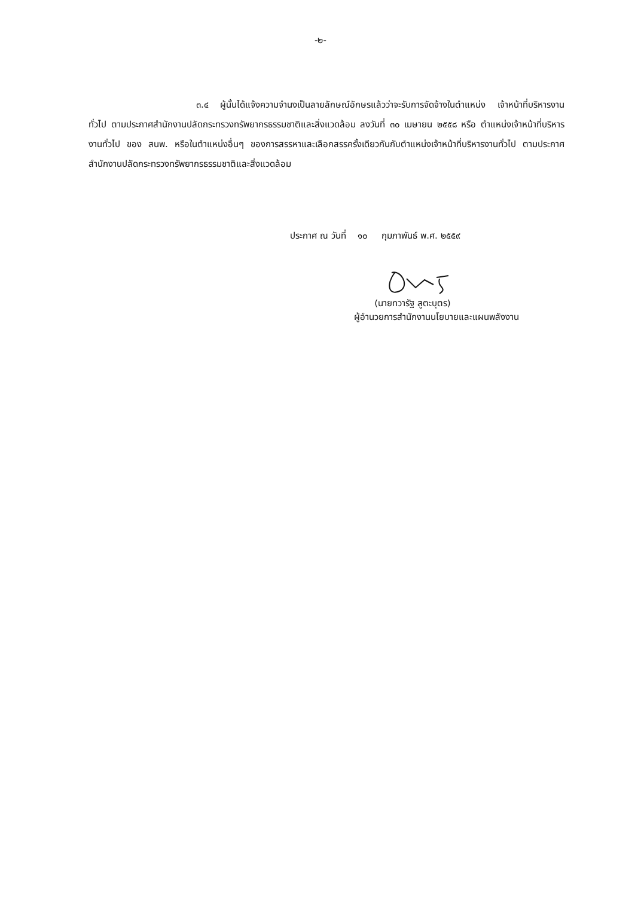-๒-
๓.๔ ผู้นั้นได้แจ้งความจำนงเป็นลายลักษณ์อักษรแล้วว่าจะรับการจัดจ้างในตำแหน่ง เจ้าหน้าที่บริหารงานทั่วไป ตามประกาศสำนักงานปลัดกระทรวงทรัพยากรธรรมชาติและสิ่งแวดล้อม ลงวันที่ ๓๐ เมษายน ๒๕๕๘ หรือ ตำแหน่งเจ้าหน้าที่บริหารงานทั่วไป ของ สนพ. หรือในตำแหน่งอื่นๆ ของการสรรหาและเลือกสรรครั้งเดียวกันกับตำแหน่งเจ้าหน้าที่บริหารงานทั่วไป ตามประกาศสำนักงานปลัดกระทรวงทรัพยากรธรรมชาติและสิ่งแวดล้อม
ประกาศ ณ วันที่ ๑๐ กุมภาพันธ์ พ.ศ. ๒๕๕๙
(นายทวารัฐ สูตะบุตร)
ผู้อำนวยการสำนักงานนโยบายและแผนพลังงาน